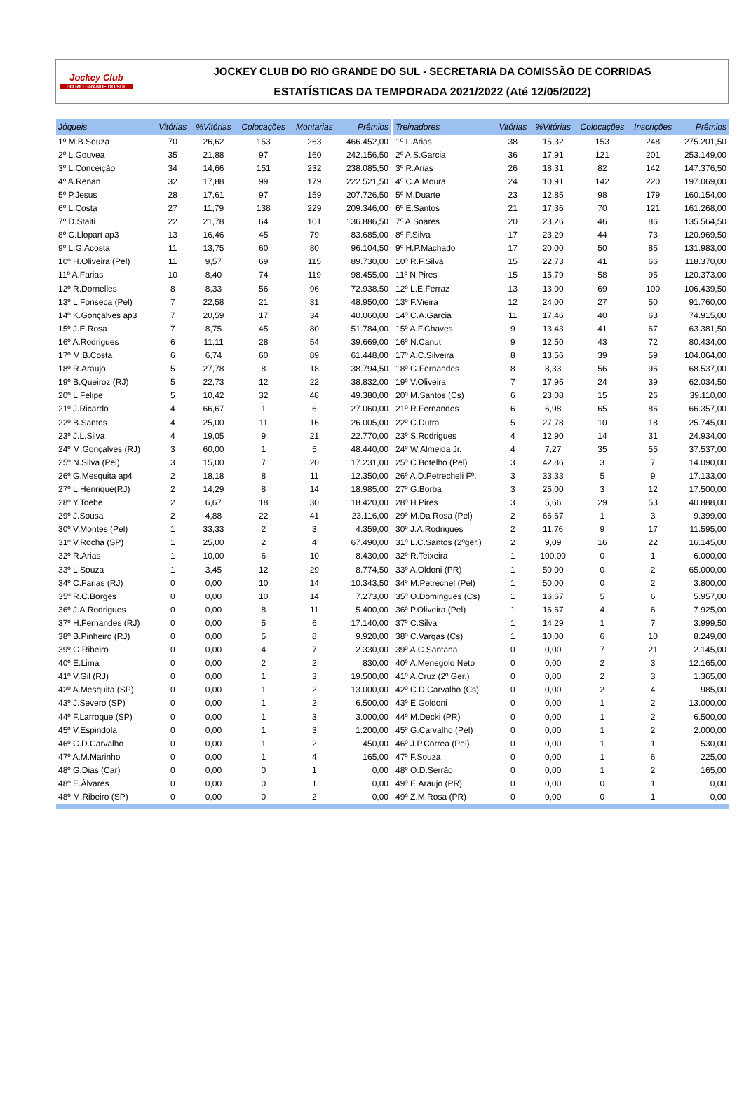Jockey Club
DO RIO GRANDE DO SUL
JOCKEY CLUB DO RIO GRANDE DO SUL - SECRETARIA DA COMISSÃO DE CORRIDAS
ESTATÍSTICAS DA TEMPORADA 2021/2022 (Até 12/05/2022)
| Jóqueis | Vitórias | %Vitórias | Colocações | Montarias | Prêmios |
| --- | --- | --- | --- | --- | --- |
| 1º M.B.Souza | 70 | 26,62 | 153 | 263 | 466.452,00 |
| 2º L.Gouvea | 35 | 21,88 | 97 | 160 | 242.156,50 |
| 3º L.Conceição | 34 | 14,66 | 151 | 232 | 238.085,50 |
| 4º A.Renan | 32 | 17,88 | 99 | 179 | 222.521,50 |
| 5º P.Jesus | 28 | 17,61 | 97 | 159 | 207.726,50 |
| 6º L.Costa | 27 | 11,79 | 138 | 229 | 209.346,00 |
| 7º D.Staiti | 22 | 21,78 | 64 | 101 | 136.886,50 |
| 8º C.Llopart ap3 | 13 | 16,46 | 45 | 79 | 83.685,00 |
| 9º L.G.Acosta | 11 | 13,75 | 60 | 80 | 96.104,50 |
| 10º H.Oliveira (Pel) | 11 | 9,57 | 69 | 115 | 89.730,00 |
| 11º A.Farias | 10 | 8,40 | 74 | 119 | 98.455,00 |
| 12º R.Dornelles | 8 | 8,33 | 56 | 96 | 72.938,50 |
| 13º L.Fonseca (Pel) | 7 | 22,58 | 21 | 31 | 48.950,00 |
| 14º K.Gonçalves ap3 | 7 | 20,59 | 17 | 34 | 40.060,00 |
| 15º J.E.Rosa | 7 | 8,75 | 45 | 80 | 51.784,00 |
| 16º A.Rodrigues | 6 | 11,11 | 28 | 54 | 39.669,00 |
| 17º M.B.Costa | 6 | 6,74 | 60 | 89 | 61.448,00 |
| 18º R.Araujo | 5 | 27,78 | 8 | 18 | 38.794,50 |
| 19º B.Queiroz (RJ) | 5 | 22,73 | 12 | 22 | 38.832,00 |
| 20º L.Felipe | 5 | 10,42 | 32 | 48 | 49.380,00 |
| 21º J.Ricardo | 4 | 66,67 | 1 | 6 | 27.060,00 |
| 22º B.Santos | 4 | 25,00 | 11 | 16 | 26.005,00 |
| 23º J.L.Silva | 4 | 19,05 | 9 | 21 | 22.770,00 |
| 24º M.Gonçalves (RJ) | 3 | 60,00 | 1 | 5 | 48.440,00 |
| 25º N.Silva (Pel) | 3 | 15,00 | 7 | 20 | 17.231,00 |
| 26º G.Mesquita ap4 | 2 | 18,18 | 8 | 11 | 12.350,00 |
| 27º L.Henrique(RJ) | 2 | 14,29 | 8 | 14 | 18.985,00 |
| 28º Y.Toebe | 2 | 6,67 | 18 | 30 | 18.420,00 |
| 29º J.Sousa | 2 | 4,88 | 22 | 41 | 23.116,00 |
| 30º V.Montes (Pel) | 1 | 33,33 | 2 | 3 | 4.359,00 |
| 31º V.Rocha (SP) | 1 | 25,00 | 2 | 4 | 67.490,00 |
| 32º R.Arias | 1 | 10,00 | 6 | 10 | 8.430,00 |
| 33º L.Souza | 1 | 3,45 | 12 | 29 | 8.774,50 |
| 34º C.Farias (RJ) | 0 | 0,00 | 10 | 14 | 10.343,50 |
| 35º R.C.Borges | 0 | 0,00 | 10 | 14 | 7.273,00 |
| 36º J.A.Rodrigues | 0 | 0,00 | 8 | 11 | 5.400,00 |
| 37º H.Fernandes (RJ) | 0 | 0,00 | 5 | 6 | 17.140,00 |
| 38º B.Pinheiro (RJ) | 0 | 0,00 | 5 | 8 | 9.920,00 |
| 39º G.Ribeiro | 0 | 0,00 | 4 | 7 | 2.330,00 |
| 40º E.Lima | 0 | 0,00 | 2 | 2 | 830,00 |
| 41º V.Gil (RJ) | 0 | 0,00 | 1 | 3 | 19.500,00 |
| 42º A.Mesquita (SP) | 0 | 0,00 | 1 | 2 | 13.000,00 |
| 43º J.Severo (SP) | 0 | 0,00 | 1 | 2 | 6.500,00 |
| 44º F.Larroque (SP) | 0 | 0,00 | 1 | 3 | 3.000,00 |
| 45º V.Espindola | 0 | 0,00 | 1 | 3 | 1.200,00 |
| 46º C.D.Carvalho | 0 | 0,00 | 1 | 2 | 450,00 |
| 47º A.M.Marinho | 0 | 0,00 | 1 | 4 | 165,00 |
| 48º G.Dias (Car) | 0 | 0,00 | 0 | 1 | 0,00 |
| 48º E.Álvares | 0 | 0,00 | 0 | 1 | 0,00 |
| 48º M.Ribeiro (SP) | 0 | 0,00 | 0 | 2 | 0,00 |
| Treinadores | Vitórias | %Vitórias | Colocações | Inscrições | Prêmios |
| --- | --- | --- | --- | --- | --- |
| 1º L.Arias | 38 | 15,32 | 153 | 248 | 275.201,50 |
| 2º A.S.Garcia | 36 | 17,91 | 121 | 201 | 253.149,00 |
| 3º R.Arias | 26 | 18,31 | 82 | 142 | 147.376,50 |
| 4º C.A.Moura | 24 | 10,91 | 142 | 220 | 197.069,00 |
| 5º M.Duarte | 23 | 12,85 | 98 | 179 | 160.154,00 |
| 6º E.Santos | 21 | 17,36 | 70 | 121 | 161.268,00 |
| 7º A.Soares | 20 | 23,26 | 46 | 86 | 135.564,50 |
| 8º F.Silva | 17 | 23,29 | 44 | 73 | 120.969,50 |
| 9º H.P.Machado | 17 | 20,00 | 50 | 85 | 131.983,00 |
| 10º R.F.Silva | 15 | 22,73 | 41 | 66 | 118.370,00 |
| 11º N.Pires | 15 | 15,79 | 58 | 95 | 120.373,00 |
| 12º L.E.Ferraz | 13 | 13,00 | 69 | 100 | 106.439,50 |
| 13º F.Vieira | 12 | 24,00 | 27 | 50 | 91.760,00 |
| 14º C.A.Garcia | 11 | 17,46 | 40 | 63 | 74.915,00 |
| 15º A.F.Chaves | 9 | 13,43 | 41 | 67 | 63.381,50 |
| 16º N.Canut | 9 | 12,50 | 43 | 72 | 80.434,00 |
| 17º A.C.Silveira | 8 | 13,56 | 39 | 59 | 104.064,00 |
| 18º G.Fernandes | 8 | 8,33 | 56 | 96 | 68.537,00 |
| 19º V.Oliveira | 7 | 17,95 | 24 | 39 | 62.034,50 |
| 20º M.Santos (Cs) | 6 | 23,08 | 15 | 26 | 39.110,00 |
| 21º R.Fernandes | 6 | 6,98 | 65 | 86 | 66.357,00 |
| 22º C.Dutra | 5 | 27,78 | 10 | 18 | 25.745,00 |
| 23º S.Rodrigues | 4 | 12,90 | 14 | 31 | 24.934,00 |
| 24º W.Almeida Jr. | 4 | 7,27 | 35 | 55 | 37.537,00 |
| 25º C.Botelho (Pel) | 3 | 42,86 | 3 | 7 | 14.090,00 |
| 26º A.D.Petrecheli Fº. | 3 | 33,33 | 5 | 9 | 17.133,00 |
| 27º G.Borba | 3 | 25,00 | 3 | 12 | 17.500,00 |
| 28º H.Pires | 3 | 5,66 | 29 | 53 | 40.888,00 |
| 29º M.Da Rosa (Pel) | 2 | 66,67 | 1 | 3 | 9.399,00 |
| 30º J.A.Rodrigues | 2 | 11,76 | 9 | 17 | 11.595,00 |
| 31º L.C.Santos (2ºger.) | 2 | 9,09 | 16 | 22 | 16.145,00 |
| 32º R.Teixeira | 1 | 100,00 | 0 | 1 | 6.000,00 |
| 33º A.Oldoni (PR) | 1 | 50,00 | 0 | 2 | 65.000,00 |
| 34º M.Petrechel (Pel) | 1 | 50,00 | 0 | 2 | 3.800,00 |
| 35º O.Domingues (Cs) | 1 | 16,67 | 5 | 6 | 5.957,00 |
| 36º P.Oliveira (Pel) | 1 | 16,67 | 4 | 6 | 7.925,00 |
| 37º C.Silva | 1 | 14,29 | 1 | 7 | 3.999,50 |
| 38º C.Vargas (Cs) | 1 | 10,00 | 6 | 10 | 8.249,00 |
| 39º A.C.Santana | 0 | 0,00 | 7 | 21 | 2.145,00 |
| 40º A.Menegolo Neto | 0 | 0,00 | 2 | 3 | 12.165,00 |
| 41º A.Cruz (2º Ger.) | 0 | 0,00 | 2 | 3 | 1.365,00 |
| 42º C.D.Carvalho (Cs) | 0 | 0,00 | 2 | 4 | 985,00 |
| 43º E.Goldoni | 0 | 0,00 | 1 | 2 | 13.000,00 |
| 44º M.Decki (PR) | 0 | 0,00 | 1 | 2 | 6.500,00 |
| 45º G.Carvalho (Pel) | 0 | 0,00 | 1 | 2 | 2.000,00 |
| 46º J.P.Correa (Pel) | 0 | 0,00 | 1 | 1 | 530,00 |
| 47º F.Souza | 0 | 0,00 | 1 | 6 | 225,00 |
| 48º O.D.Serrão | 0 | 0,00 | 1 | 2 | 165,00 |
| 49º E.Araujo (PR) | 0 | 0,00 | 0 | 1 | 0,00 |
| 49º Z.M.Rosa (PR) | 0 | 0,00 | 0 | 1 | 0,00 |